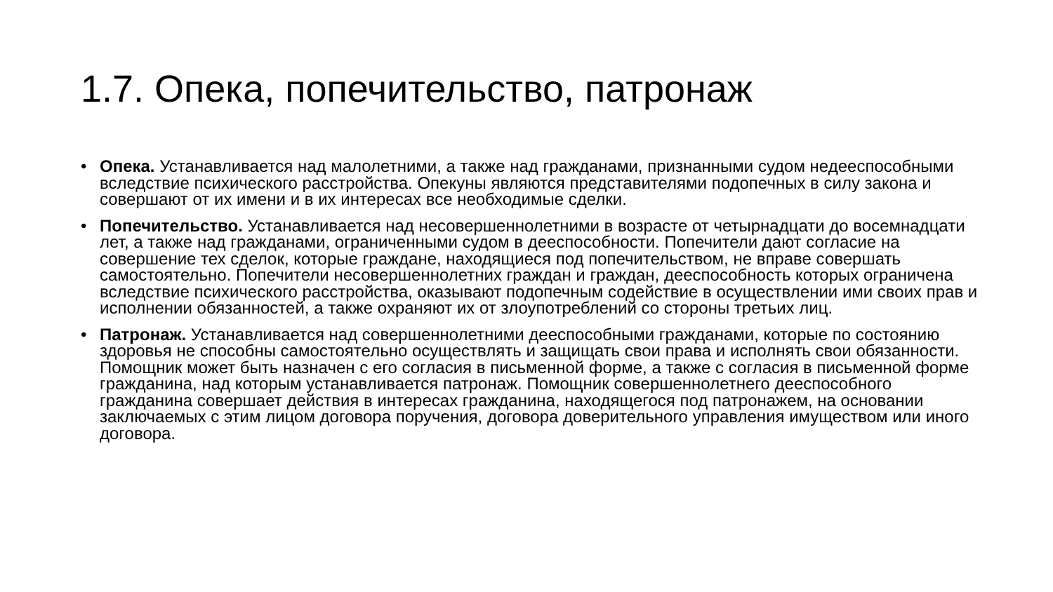1.7. Опека, попечительство, патронаж
• Опека. Устанавливается над малолетними, а также над гражданами, признанными судом недееспособными вследствие психического расстройства. Опекуны являются представителями подопечных в силу закона и совершают от их имени и в их интересах все необходимые сделки.
• Попечительство. Устанавливается над несовершеннолетними в возрасте от четырнадцати до восемнадцати лет, а также над гражданами, ограниченными судом в дееспособности. Попечители дают согласие на совершение тех сделок, которые граждане, находящиеся под попечительством, не вправе совершать самостоятельно. Попечители несовершеннолетних граждан и граждан, дееспособность которых ограничена вследствие психического расстройства, оказывают подопечным содействие в осуществлении ими своих прав и исполнении обязанностей, а также охраняют их от злоупотреблений со стороны третьих лиц.
• Патронаж. Устанавливается над совершеннолетними дееспособными гражданами, которые по состоянию здоровья не способны самостоятельно осуществлять и защищать свои права и исполнять свои обязанности. Помощник может быть назначен с его согласия в письменной форме, а также с согласия в письменной форме гражданина, над которым устанавливается патронаж. Помощник совершеннолетнего дееспособного гражданина совершает действия в интересах гражданина, находящегося под патронажем, на основании заключаемых с этим лицом договора поручения, договора доверительного управления имуществом или иного договора.